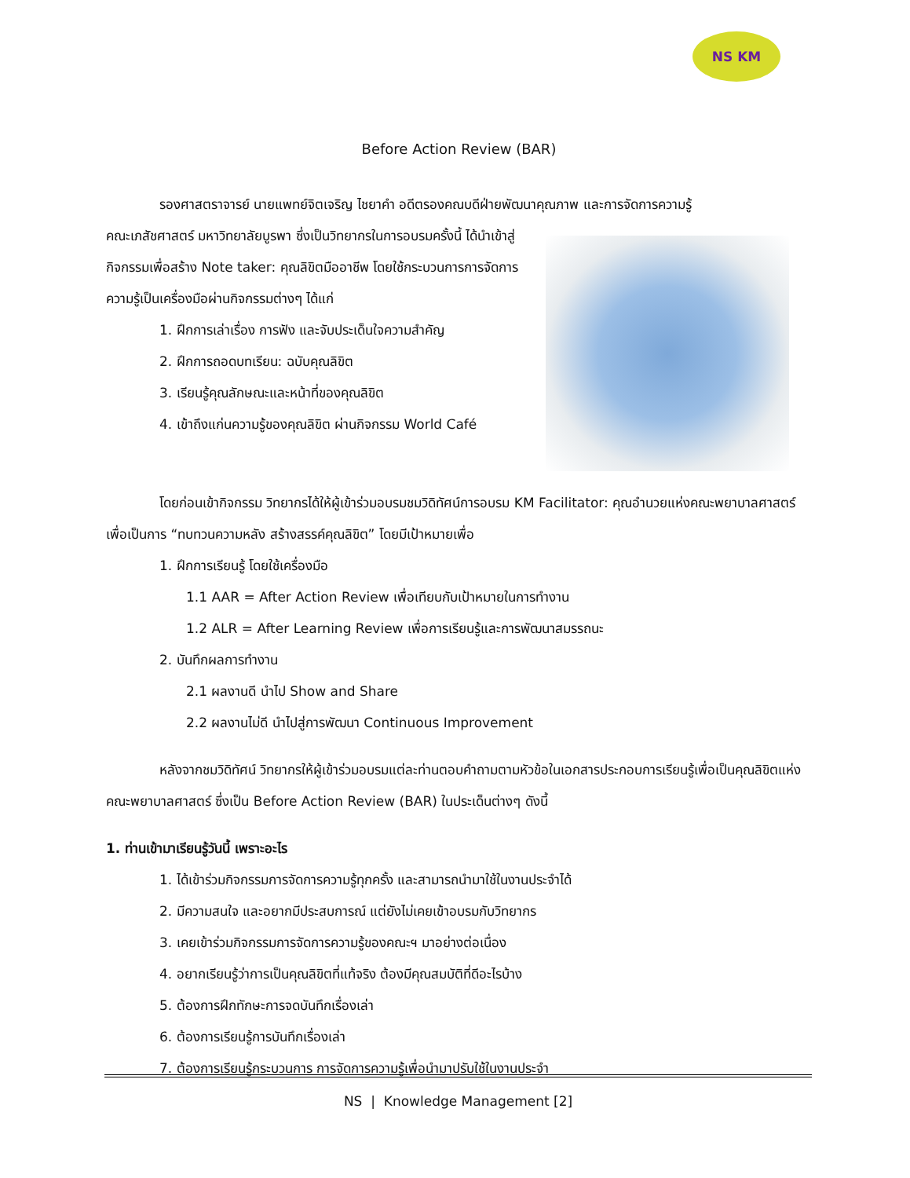NS KM
Before Action Review (BAR)
รองศาสตราจารย์ นายแพทย์จิตเจริญ ไชยาคำ อดีตรองคณบดีฝ่ายพัฒนาคุณภาพ และการจัดการความรู้
คณะเภสัชศาสตร์ มหาวิทยาลัยบูรพา ซึ่งเป็นวิทยากรในการอบรมครั้งนี้ ได้นำเข้าสู่กิจกรรมเพื่อสร้าง Note taker: คุณลิขิตมืออาชีพ โดยใช้กระบวนการการจัดการความรู้เป็นเครื่องมือผ่านกิจกรรมต่างๆ ได้แก่
1. ฝึกการเล่าเรื่อง การฟัง และจับประเด็นใจความสำคัญ
2. ฝึกการถอดบทเรียน: ฉบับคุณลิขิต
3. เรียนรู้คุณลักษณะและหน้าที่ของคุณลิขิต
4. เข้าถึงแก่นความรู้ของคุณลิขิต ผ่านกิจกรรม World Café
โดยก่อนเข้ากิจกรรม วิทยากรได้ให้ผู้เข้าร่วมอบรมชมวิดิทัศน์การอบรม KM Facilitator: คุณอำนวยแห่งคณะพยาบาลศาสตร์ เพื่อเป็นการ “ทบทวนความหลัง สร้างสรรค์คุณลิขิต” โดยมีเป้าหมายเพื่อ
1. ฝึกการเรียนรู้ โดยใช้เครื่องมือ
1.1 AAR = After Action Review เพื่อเทียบกับเป้าหมายในการทำงาน
1.2 ALR = After Learning Review เพื่อการเรียนรู้และการพัฒนาสมรรถนะ
2. บันทึกผลการทำงาน
2.1 ผลงานดี นำไป Show and Share
2.2 ผลงานไม่ดี นำไปสู่การพัฒนา Continuous Improvement
หลังจากชมวิดิทัศน์ วิทยากรให้ผู้เข้าร่วมอบรมแต่ละท่านตอบคำถามตามหัวข้อในเอกสารประกอบการเรียนรู้เพื่อเป็นคุณลิขิตแห่งคณะพยาบาลศาสตร์ ซึ่งเป็น Before Action Review (BAR) ในประเด็นต่างๆ ดังนี้
1. ท่านเข้ามาเรียนรู้วันนี้ เพราะอะไร
1. ได้เข้าร่วมกิจกรรมการจัดการความรู้ทุกครั้ง และสามารถนำมาใช้ในงานประจำได้
2. มีความสนใจ และอยากมีประสบการณ์ แต่ยังไม่เคยเข้าอบรมกับวิทยากร
3. เคยเข้าร่วมกิจกรรมการจัดการความรู้ของคณะฯ มาอย่างต่อเนื่อง
4. อยากเรียนรู้ว่าการเป็นคุณลิขิตที่แท้จริง ต้องมีคุณสมบัติที่ดีอะไรบ้าง
5. ต้องการฝึกทักษะการจดบันทึกเรื่องเล่า
6. ต้องการเรียนรู้การบันทึกเรื่องเล่า
7. ต้องการเรียนรู้กระบวนการ การจัดการความรู้เพื่อนำมาปรับใช้ในงานประจำ
NS | Knowledge Management [2]